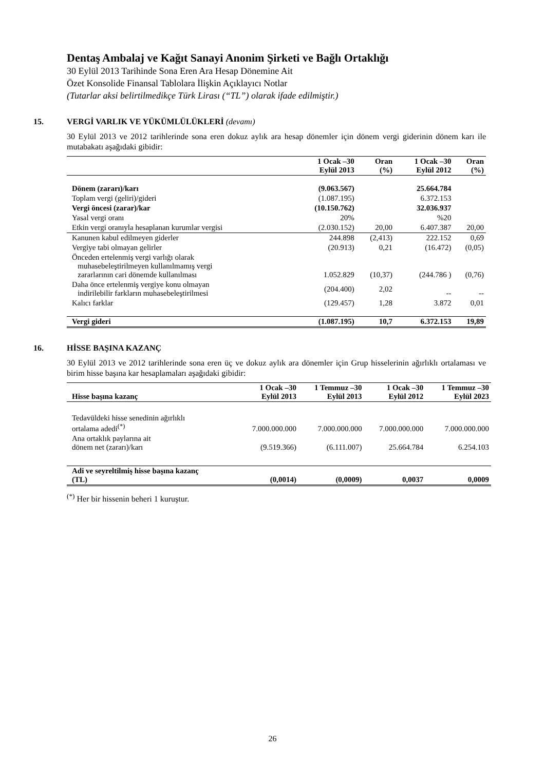Dentaş Ambalaj ve Kağıt Sanayi Anonim Şirketi ve Bağlı Ortaklığı
30 Eylül 2013 Tarihinde Sona Eren Ara Hesap Dönemine Ait
Özet Konsolide Finansal Tablolara İlişkin Açıklayıcı Notlar
(Tutarlar aksi belirtilmedikçe Türk Lirası (“TL”) olarak ifade edilmiştir.)
15. VERGİ VARLIK VE YÜKÜMLÜLÜKLERİ (devamı)
30 Eylül 2013 ve 2012 tarihlerinde sona eren dokuz aylık ara hesap dönemler için dönem vergi giderinin dönem karı ile mutabakatı aşağıdaki gibidir:
| | 1 Ocak –30 Eylül 2013 | Oran (%) | 1 Ocak –30 Eylül 2012 | Oran (%) |
| --- | --- | --- | --- | --- |
| Dönem (zararı)/karı | (9.063.567) | | 25.664.784 | |
| Toplam vergi (geliri)/gideri | (1.087.195) | | 6.372.153 | |
| Vergi öncesi (zarar)/kar | (10.150.762) | | 32.036.937 | |
| Yasal vergi oranı | 20% | | %20 | |
| Etkin vergi oranıyla hesaplanan kurumlar vergisi | (2.030.152) | 20,00 | 6.407.387 | 20,00 |
| Kanunen kabul edilmeyen giderler | 244.898 | (2,413) | 222.152 | 0,69 |
| Vergiye tabi olmayan gelirler | (20.913) | 0,21 | (16.472) | (0,05) |
| Önceden ertelenmiş vergi varlığı olarak muhasebeleştirilmeyen kullanılmamış vergi zararlarının cari dönemde kullanılması | 1.052.829 | (10,37) | (244.786 ) | (0,76) |
| Daha önce ertelenmiş vergiye konu olmayan indirilebilir farkların muhasebeleştirilmesi | (204.400) | 2,02 | -- | -- |
| Kalıcı farklar | (129.457) | 1,28 | 3.872 | 0,01 |
| Vergi gideri | (1.087.195) | 10,7 | 6.372.153 | 19,89 |
16. HİSSE BAŞINA KAZANÇ
30 Eylül 2013 ve 2012 tarihlerinde sona eren üç ve dokuz aylık ara dönemler için Grup hisselerinin ağırlıklı ortalaması ve birim hisse başına kar hesaplamaları aşağıdaki gibidir:
| Hisse başına kazanç | 1 Ocak –30 Eylül 2013 | 1 Temmuz –30 Eylül 2013 | 1 Ocak –30 Eylül 2012 | 1 Temmuz –30 Eylül 2023 |
| --- | --- | --- | --- | --- |
| Tedavüldeki hisse senedinin ağırlıklı ortalama adedi<sup>(*)</sup> | 7.000.000.000 | 7.000.000.000 | 7.000.000.000 | 7.000.000.000 |
| Ana ortaklık paylarına ait dönem net (zararı)/karı | (9.519.366) | (6.111.007) | 25.664.784 | 6.254.103 |
| Adi ve seyreltilmiş hisse başına kazanç (TL) | (0,0014) | (0,0009) | 0,0037 | 0,0009 |
<sup>(*)</sup> Her bir hissenin beheri 1 kuruştur.
26